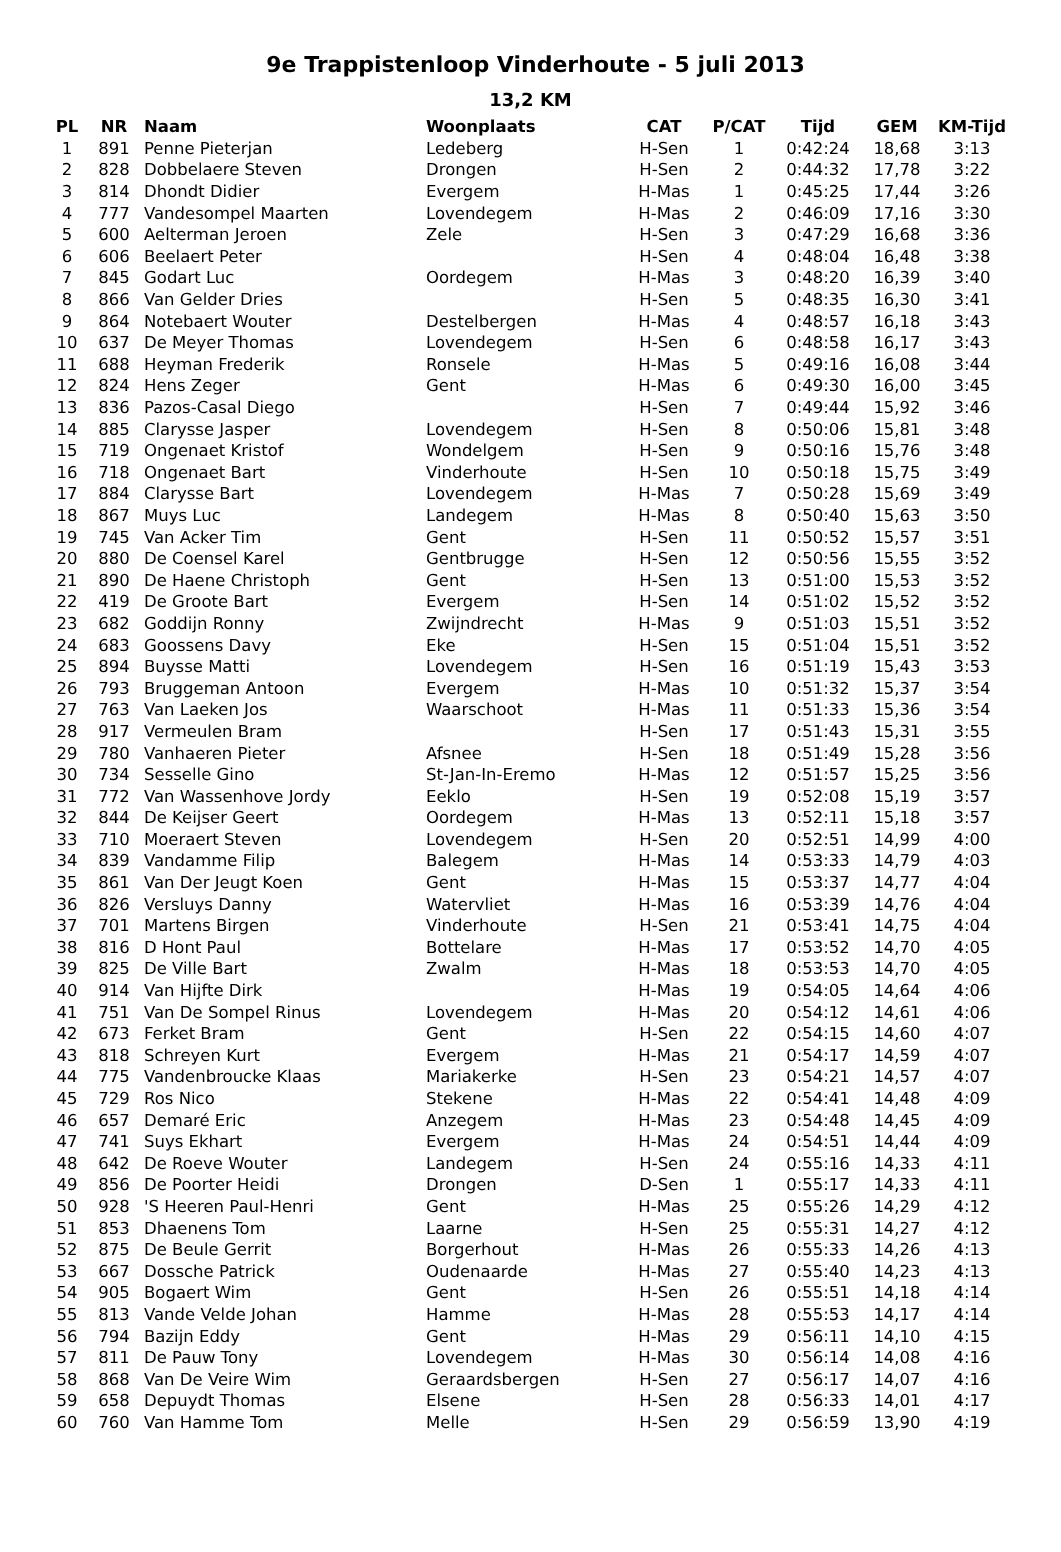9e Trappistenloop Vinderhoute - 5 juli 2013
13,2 KM
| PL | NR | Naam | Woonplaats | CAT | P/CAT | Tijd | GEM | KM-Tijd |
| --- | --- | --- | --- | --- | --- | --- | --- | --- |
| 1 | 891 | Penne Pieterjan | Ledeberg | H-Sen | 1 | 0:42:24 | 18,68 | 3:13 |
| 2 | 828 | Dobbelaere Steven | Drongen | H-Sen | 2 | 0:44:32 | 17,78 | 3:22 |
| 3 | 814 | Dhondt Didier | Evergem | H-Mas | 1 | 0:45:25 | 17,44 | 3:26 |
| 4 | 777 | Vandesompel Maarten | Lovendegem | H-Mas | 2 | 0:46:09 | 17,16 | 3:30 |
| 5 | 600 | Aelterman Jeroen | Zele | H-Sen | 3 | 0:47:29 | 16,68 | 3:36 |
| 6 | 606 | Beelaert Peter | | H-Sen | 4 | 0:48:04 | 16,48 | 3:38 |
| 7 | 845 | Godart Luc | Oordegem | H-Mas | 3 | 0:48:20 | 16,39 | 3:40 |
| 8 | 866 | Van Gelder Dries | | H-Sen | 5 | 0:48:35 | 16,30 | 3:41 |
| 9 | 864 | Notebaert Wouter | Destelbergen | H-Mas | 4 | 0:48:57 | 16,18 | 3:43 |
| 10 | 637 | De Meyer Thomas | Lovendegem | H-Sen | 6 | 0:48:58 | 16,17 | 3:43 |
| 11 | 688 | Heyman Frederik | Ronsele | H-Mas | 5 | 0:49:16 | 16,08 | 3:44 |
| 12 | 824 | Hens Zeger | Gent | H-Mas | 6 | 0:49:30 | 16,00 | 3:45 |
| 13 | 836 | Pazos-Casal Diego | | H-Sen | 7 | 0:49:44 | 15,92 | 3:46 |
| 14 | 885 | Clarysse Jasper | Lovendegem | H-Sen | 8 | 0:50:06 | 15,81 | 3:48 |
| 15 | 719 | Ongenaet Kristof | Wondelgem | H-Sen | 9 | 0:50:16 | 15,76 | 3:48 |
| 16 | 718 | Ongenaet Bart | Vinderhoute | H-Sen | 10 | 0:50:18 | 15,75 | 3:49 |
| 17 | 884 | Clarysse Bart | Lovendegem | H-Mas | 7 | 0:50:28 | 15,69 | 3:49 |
| 18 | 867 | Muys Luc | Landegem | H-Mas | 8 | 0:50:40 | 15,63 | 3:50 |
| 19 | 745 | Van Acker Tim | Gent | H-Sen | 11 | 0:50:52 | 15,57 | 3:51 |
| 20 | 880 | De Coensel Karel | Gentbrugge | H-Sen | 12 | 0:50:56 | 15,55 | 3:52 |
| 21 | 890 | De Haene Christoph | Gent | H-Sen | 13 | 0:51:00 | 15,53 | 3:52 |
| 22 | 419 | De Groote Bart | Evergem | H-Sen | 14 | 0:51:02 | 15,52 | 3:52 |
| 23 | 682 | Goddijn Ronny | Zwijndrecht | H-Mas | 9 | 0:51:03 | 15,51 | 3:52 |
| 24 | 683 | Goossens Davy | Eke | H-Sen | 15 | 0:51:04 | 15,51 | 3:52 |
| 25 | 894 | Buysse Matti | Lovendegem | H-Sen | 16 | 0:51:19 | 15,43 | 3:53 |
| 26 | 793 | Bruggeman Antoon | Evergem | H-Mas | 10 | 0:51:32 | 15,37 | 3:54 |
| 27 | 763 | Van Laeken Jos | Waarschoot | H-Mas | 11 | 0:51:33 | 15,36 | 3:54 |
| 28 | 917 | Vermeulen Bram | | H-Sen | 17 | 0:51:43 | 15,31 | 3:55 |
| 29 | 780 | Vanhaeren Pieter | Afsnee | H-Sen | 18 | 0:51:49 | 15,28 | 3:56 |
| 30 | 734 | Sesselle Gino | St-Jan-In-Eremo | H-Mas | 12 | 0:51:57 | 15,25 | 3:56 |
| 31 | 772 | Van Wassenhove Jordy | Eeklo | H-Sen | 19 | 0:52:08 | 15,19 | 3:57 |
| 32 | 844 | De Keijser Geert | Oordegem | H-Mas | 13 | 0:52:11 | 15,18 | 3:57 |
| 33 | 710 | Moeraert Steven | Lovendegem | H-Sen | 20 | 0:52:51 | 14,99 | 4:00 |
| 34 | 839 | Vandamme Filip | Balegem | H-Mas | 14 | 0:53:33 | 14,79 | 4:03 |
| 35 | 861 | Van Der Jeugt Koen | Gent | H-Mas | 15 | 0:53:37 | 14,77 | 4:04 |
| 36 | 826 | Versluys Danny | Watervliet | H-Mas | 16 | 0:53:39 | 14,76 | 4:04 |
| 37 | 701 | Martens Birgen | Vinderhoute | H-Sen | 21 | 0:53:41 | 14,75 | 4:04 |
| 38 | 816 | D Hont Paul | Bottelare | H-Mas | 17 | 0:53:52 | 14,70 | 4:05 |
| 39 | 825 | De Ville Bart | Zwalm | H-Mas | 18 | 0:53:53 | 14,70 | 4:05 |
| 40 | 914 | Van Hijfte Dirk | | H-Mas | 19 | 0:54:05 | 14,64 | 4:06 |
| 41 | 751 | Van De Sompel Rinus | Lovendegem | H-Mas | 20 | 0:54:12 | 14,61 | 4:06 |
| 42 | 673 | Ferket Bram | Gent | H-Sen | 22 | 0:54:15 | 14,60 | 4:07 |
| 43 | 818 | Schreyen Kurt | Evergem | H-Mas | 21 | 0:54:17 | 14,59 | 4:07 |
| 44 | 775 | Vandenbroucke Klaas | Mariakerke | H-Sen | 23 | 0:54:21 | 14,57 | 4:07 |
| 45 | 729 | Ros Nico | Stekene | H-Mas | 22 | 0:54:41 | 14,48 | 4:09 |
| 46 | 657 | Demaré Eric | Anzegem | H-Mas | 23 | 0:54:48 | 14,45 | 4:09 |
| 47 | 741 | Suys Ekhart | Evergem | H-Mas | 24 | 0:54:51 | 14,44 | 4:09 |
| 48 | 642 | De Roeve Wouter | Landegem | H-Sen | 24 | 0:55:16 | 14,33 | 4:11 |
| 49 | 856 | De Poorter Heidi | Drongen | D-Sen | 1 | 0:55:17 | 14,33 | 4:11 |
| 50 | 928 | 'S Heeren Paul-Henri | Gent | H-Mas | 25 | 0:55:26 | 14,29 | 4:12 |
| 51 | 853 | Dhaenens Tom | Laarne | H-Sen | 25 | 0:55:31 | 14,27 | 4:12 |
| 52 | 875 | De Beule Gerrit | Borgerhout | H-Mas | 26 | 0:55:33 | 14,26 | 4:13 |
| 53 | 667 | Dossche Patrick | Oudenaarde | H-Mas | 27 | 0:55:40 | 14,23 | 4:13 |
| 54 | 905 | Bogaert Wim | Gent | H-Sen | 26 | 0:55:51 | 14,18 | 4:14 |
| 55 | 813 | Vande Velde Johan | Hamme | H-Mas | 28 | 0:55:53 | 14,17 | 4:14 |
| 56 | 794 | Bazijn Eddy | Gent | H-Mas | 29 | 0:56:11 | 14,10 | 4:15 |
| 57 | 811 | De Pauw Tony | Lovendegem | H-Mas | 30 | 0:56:14 | 14,08 | 4:16 |
| 58 | 868 | Van De Veire Wim | Geraardsbergen | H-Sen | 27 | 0:56:17 | 14,07 | 4:16 |
| 59 | 658 | Depuydt Thomas | Elsene | H-Sen | 28 | 0:56:33 | 14,01 | 4:17 |
| 60 | 760 | Van Hamme Tom | Melle | H-Sen | 29 | 0:56:59 | 13,90 | 4:19 |